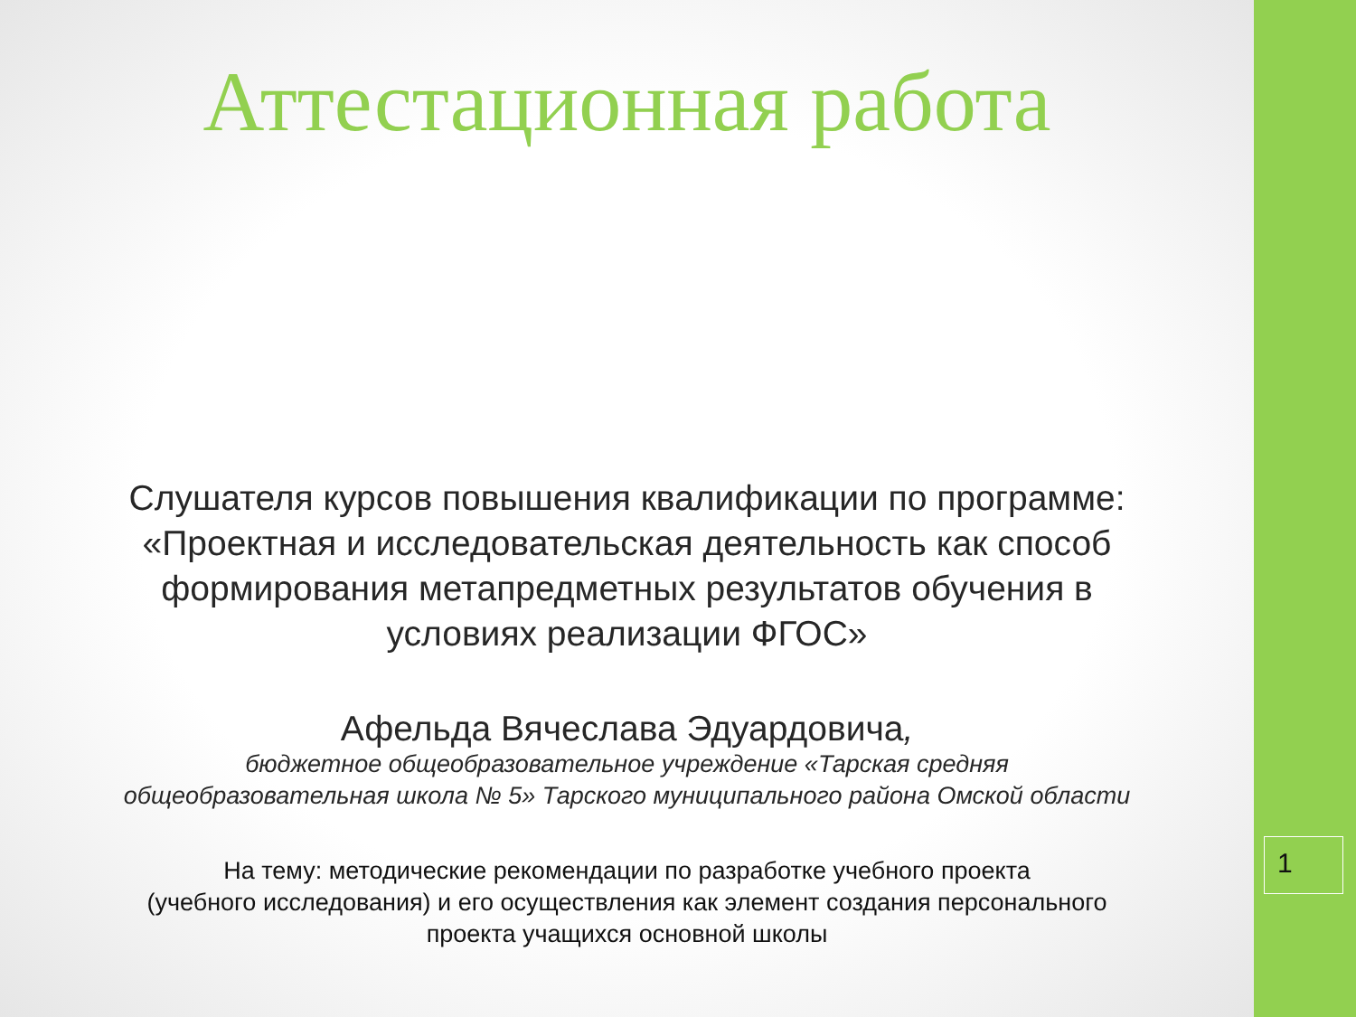Аттестационная работа
Слушателя курсов повышения квалификации по программе:
«Проектная и исследовательская деятельность как способ
формирования метапредметных результатов обучения в
условиях реализации ФГОС»
Афельда Вячеслава Эдуардовича,
бюджетное общеобразовательное учреждение «Тарская средняя
общеобразовательная школа № 5» Тарского муниципального района Омской области
На тему: методические рекомендации по разработке учебного проекта
(учебного исследования) и его осуществления как элемент создания персонального
проекта учащихся основной школы
1